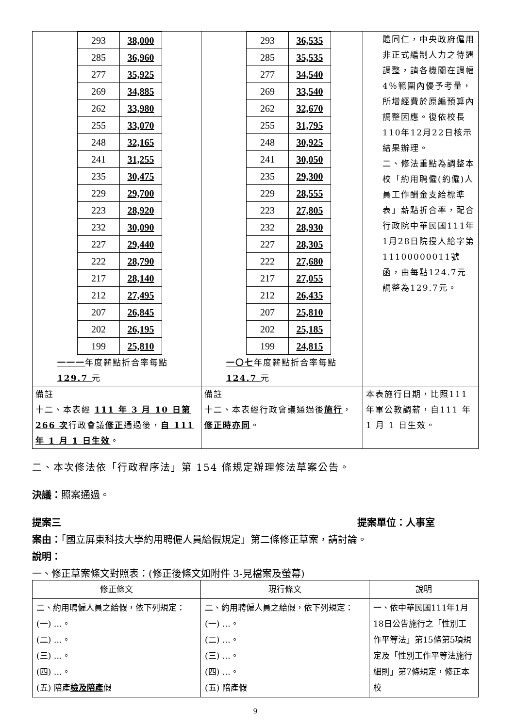| / 293 / 38,000 / / 285 / 36,960 / / 277 / 35,925 / / 269 / 34,885 / / 262 / 33,980 / / 255 / 33,070 / / 248 / 32,165 / / 241 / 31,255 / / 235 / 30,475 / / 229 / 29,700 / / 223 / 28,920 / / 232 / 30,090 / / 227 / 29,440 / / 222 / 28,790 / / 217 / 28,140 / / 212 / 27,495 / / 207 / 26,845 / / 202 / 26,195 / / 199 / 25,810 / 一一一 年度薪點折合率每點 129.7 元 | / 293 / 36,535 / / 285 / 35,535 / / 277 / 34,540 / / 269 / 33,540 / / 262 / 32,670 / / 255 / 31,795 / / 248 / 30,925 / / 241 / 30,050 / / 235 / 29,300 / / 229 / 28,555 / / 223 / 27,805 / / 232 / 28,930 / / 227 / 28,305 / / 222 / 27,680 / / 217 / 27,055 / / 212 / 26,435 / / 207 / 25,810 / / 202 / 25,185 / / 199 / 24,815 / 一〇七 年度薪點折合率每點 124.7 元 | 體同仁，中央政府僱用非正式編制人力之待遇調整，請各機關在調幅4％範圍內優予考量，所增經費於原編預算內調整因應。復依校長110年12月22日核示結果辦理。 二、修法重點為調整本校「約用聘僱(約僱)人員工作酬金支給標準表」薪點折合率，配合行政院中華民國111年1月28日院授人給字第11100000011號函，由每點124.7元調整為129.7元。 |
| 備註 十二、本表經 111 年 3 月 10 日第 266 次 行政會議 修正 通過後， 自 111 年 1 月 1 日生效 。 | 備註 十二、本表經行政會議通過後 施行 ， 修正時亦同 。 | 本表施行日期，比照111 年軍公教調薪，自111 年 1 月 1 日生效。 |
二、本次修法依「行政程序法」第 154 條規定辦理修法草案公告。
決議：照案通過。
提案三 提案單位：人事室
案由：「國立屏東科技大學約用聘僱人員給假規定」第二條修正草案，請討論。
說明：
一、修正草案條文對照表：(修正後條文如附件 3-見檔案及螢幕)
| 修正條文 | 現行條文 | 說明 |
| --- | --- | --- |
| 二、約用聘僱人員之給假，依下列規定： (一) …。 (二) …。 (三) …。 (四) …。 (五) 陪產 檢及陪產 假 | 二、約用聘僱人員之給假，依下列規定： (一) …。 (二) …。 (三) …。 (四) …。 (五) 陪產假 | 一、依中華民國111年1月18日公告施行之「性別工作平等法」第15條第5項規定及「性別工作平等法施行細則」第7條規定，修正本校 |
9